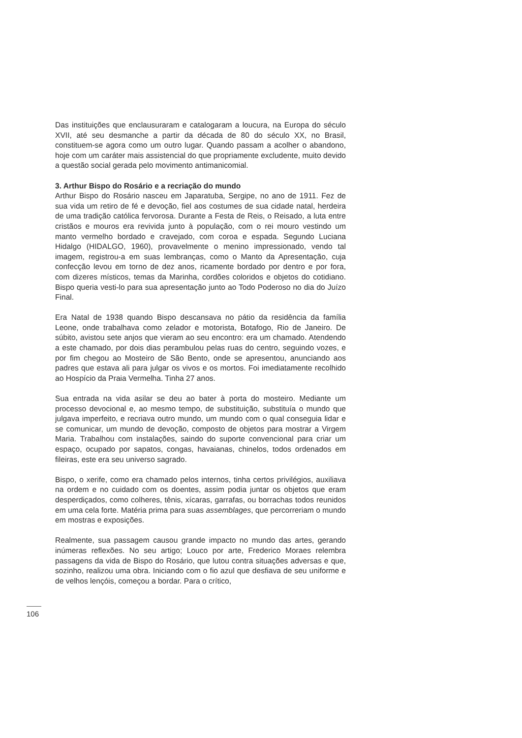Das instituições que enclausuraram e catalogaram a loucura, na Europa do século XVII, até seu desmanche a partir da década de 80 do século XX, no Brasil, constituem-se agora como um outro lugar. Quando passam a acolher o abandono, hoje com um caráter mais assistencial do que propriamente excludente, muito devido a questão social gerada pelo movimento antimanicomial.
3. Arthur Bispo do Rosário e a recriação do mundo
Arthur Bispo do Rosário nasceu em Japaratuba, Sergipe, no ano de 1911. Fez de sua vida um retiro de fé e devoção, fiel aos costumes de sua cidade natal, herdeira de uma tradição católica fervorosa. Durante a Festa de Reis, o Reisado, a luta entre cristãos e mouros era revivida junto à população, com o rei mouro vestindo um manto vermelho bordado e cravejado, com coroa e espada. Segundo Luciana Hidalgo (HIDALGO, 1960), provavelmente o menino impressionado, vendo tal imagem, registrou-a em suas lembranças, como o Manto da Apresentação, cuja confecção levou em torno de dez anos, ricamente bordado por dentro e por fora, com dizeres místicos, temas da Marinha, cordões coloridos e objetos do cotidiano. Bispo queria vesti-lo para sua apresentação junto ao Todo Poderoso no dia do Juízo Final.
Era Natal de 1938 quando Bispo descansava no pátio da residência da família Leone, onde trabalhava como zelador e motorista, Botafogo, Rio de Janeiro. De súbito, avistou sete anjos que vieram ao seu encontro: era um chamado. Atendendo a este chamado, por dois dias perambulou pelas ruas do centro, seguindo vozes, e por fim chegou ao Mosteiro de São Bento, onde se apresentou, anunciando aos padres que estava ali para julgar os vivos e os mortos. Foi imediatamente recolhido ao Hospício da Praia Vermelha. Tinha 27 anos.
Sua entrada na vida asilar se deu ao bater à porta do mosteiro. Mediante um processo devocional e, ao mesmo tempo, de substituição, substituía o mundo que julgava imperfeito, e recriava outro mundo, um mundo com o qual conseguia lidar e se comunicar, um mundo de devoção, composto de objetos para mostrar a Virgem Maria. Trabalhou com instalações, saindo do suporte convencional para criar um espaço, ocupado por sapatos, congas, havaianas, chinelos, todos ordenados em fileiras, este era seu universo sagrado.
Bispo, o xerife, como era chamado pelos internos, tinha certos privilégios, auxiliava na ordem e no cuidado com os doentes, assim podia juntar os objetos que eram desperdiçados, como colheres, tênis, xícaras, garrafas, ou borrachas todos reunidos em uma cela forte. Matéria prima para suas assemblages, que percorreriam o mundo em mostras e exposições.
Realmente, sua passagem causou grande impacto no mundo das artes, gerando inúmeras reflexões. No seu artigo; Louco por arte, Frederico Moraes relembra passagens da vida de Bispo do Rosário, que lutou contra situações adversas e que, sozinho, realizou uma obra. Iniciando com o fio azul que desfiava de seu uniforme e de velhos lençóis, começou a bordar. Para o crítico,
106